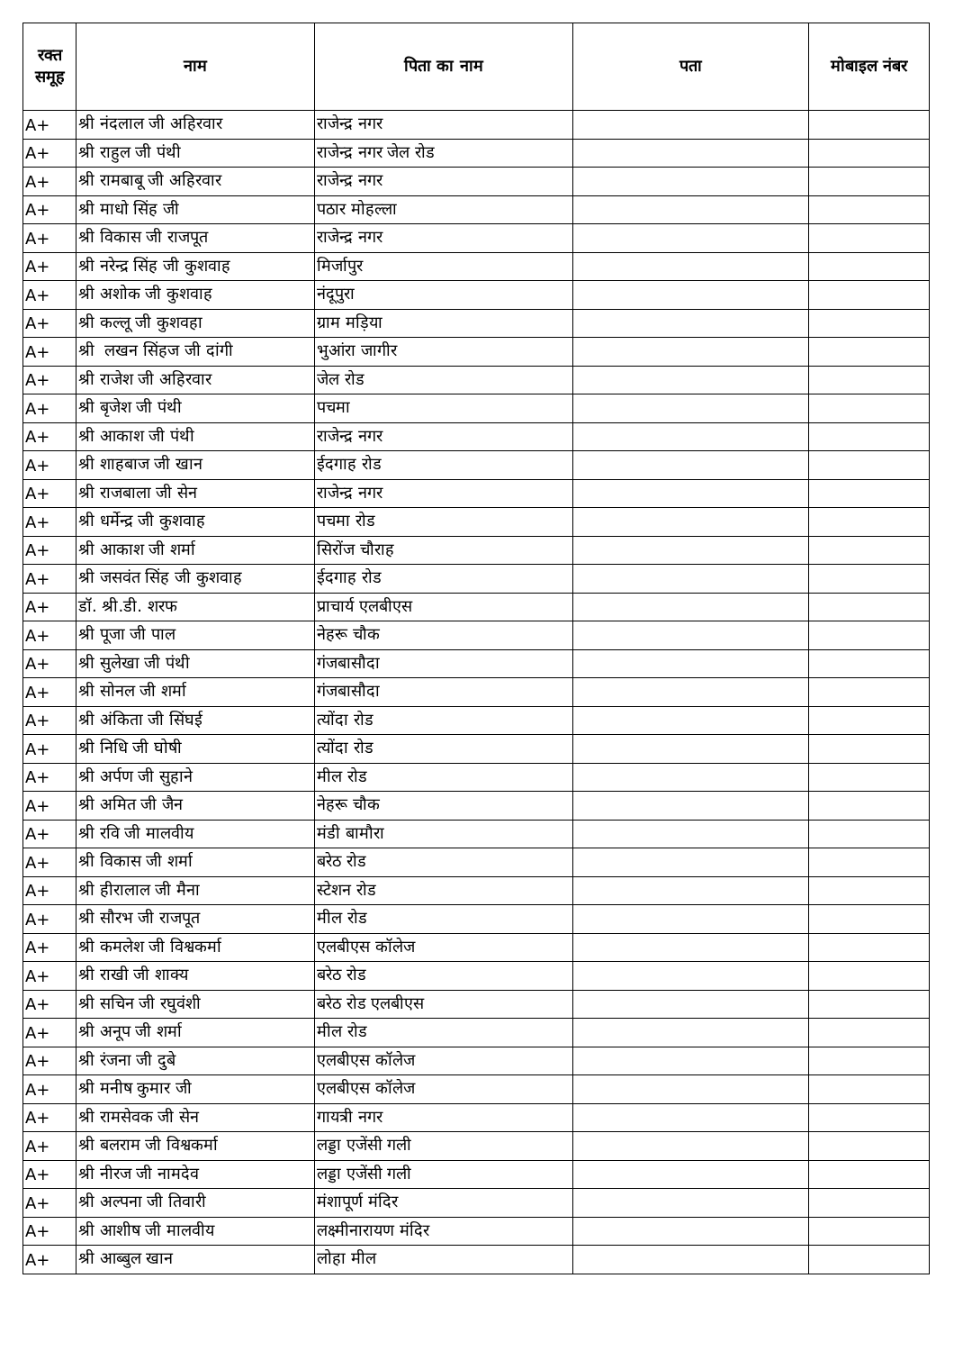| रक्त समूह | नाम | पिता का नाम | पता | मोबाइल नंबर |
| --- | --- | --- | --- | --- |
| A+ | श्री नंदलाल जी अहिरवार | राजेन्द्र नगर | | |
| A+ | श्री राहुल जी पंथी | राजेन्द्र नगर जेल रोड | | |
| A+ | श्री रामबाबू जी अहिरवार | राजेन्द्र नगर | | |
| A+ | श्री माधो सिंह जी | पठार मोहल्ला | | |
| A+ | श्री विकास जी राजपूत | राजेन्द्र नगर | | |
| A+ | श्री नरेन्द्र सिंह जी कुशवाह | मिर्जापुर | | |
| A+ | श्री अशोक जी कुशवाह | नंदूपुरा | | |
| A+ | श्री कल्लू जी कुशवहा | ग्राम मड़िया | | |
| A+ | श्री लखन सिंहज जी दांगी | भुआंरा जागीर | | |
| A+ | श्री राजेश जी अहिरवार | जेल रोड | | |
| A+ | श्री बृजेश जी पंथी | पचमा | | |
| A+ | श्री आकाश जी पंथी | राजेन्द्र नगर | | |
| A+ | श्री शाहबाज जी खान | ईदगाह रोड | | |
| A+ | श्री राजबाला जी सेन | राजेन्द्र नगर | | |
| A+ | श्री धर्मेन्द्र जी कुशवाह | पचमा रोड | | |
| A+ | श्री आकाश जी शर्मा | सिरोंज चौराह | | |
| A+ | श्री जसवंत सिंह जी कुशवाह | ईदगाह रोड | | |
| A+ | डॉ. श्री.डी. शरफ | प्राचार्य एलबीएस | | |
| A+ | श्री पूजा जी पाल | नेहरू चौक | | |
| A+ | श्री सुलेखा जी पंथी | गंजबासौदा | | |
| A+ | श्री सोनल जी शर्मा | गंजबासौदा | | |
| A+ | श्री अंकिता जी सिंघई | त्योंदा रोड | | |
| A+ | श्री निधि जी घोषी | त्योंदा रोड | | |
| A+ | श्री अर्पण जी सुहाने | मील रोड | | |
| A+ | श्री अमित जी जैन | नेहरू चौक | | |
| A+ | श्री रवि जी मालवीय | मंडी बामौरा | | |
| A+ | श्री विकास जी शर्मा | बरेठ रोड | | |
| A+ | श्री हीरालाल जी मैना | स्टेशन रोड | | |
| A+ | श्री सौरभ जी राजपूत | मील रोड | | |
| A+ | श्री कमलेश जी विश्वकर्मा | एलबीएस कॉलेज | | |
| A+ | श्री राखी जी शाक्य | बरेठ रोड | | |
| A+ | श्री सचिन जी रघुवंशी | बरेठ रोड एलबीएस | | |
| A+ | श्री अनूप जी शर्मा | मील रोड | | |
| A+ | श्री रंजना जी दुबे | एलबीएस कॉलेज | | |
| A+ | श्री मनीष कुमार जी | एलबीएस कॉलेज | | |
| A+ | श्री रामसेवक जी सेन | गायत्री नगर | | |
| A+ | श्री बलराम जी विश्वकर्मा | लड्डा एजेंसी गली | | |
| A+ | श्री नीरज जी नामदेव | लड्डा एजेंसी गली | | |
| A+ | श्री अल्पना जी तिवारी | मंशापूर्ण मंदिर | | |
| A+ | श्री आशीष जी मालवीय | लक्ष्मीनारायण मंदिर | | |
| A+ | श्री आब्बुल खान | लोहा मील | | |